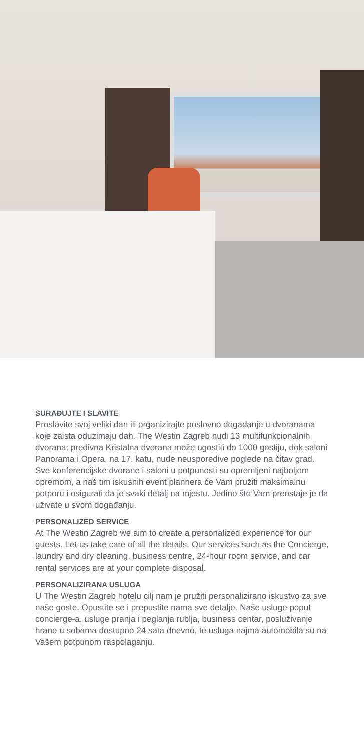SURAĐUJTE I SLAVITE
Proslavite svoj veliki dan ili organizirajte poslovno događanje u dvoranama koje zaista oduzimaju dah. The Westin Zagreb nudi 13 multifunkcionalnih dvorana; predivna Kristalna dvorana može ugostiti do 1000 gostiju, dok saloni Panorama i Opera, na 17. katu, nude neusporedive poglede na čitav grad. Sve konferencijske dvorane i saloni u potpunosti su opremljeni najboljom opremom, a naš tim iskusnih event plannera će Vam pružiti maksimalnu potporu i osigurati da je svaki detalj na mjestu. Jedino što Vam preostaje je da uživate u svom događanju.
PERSONALIZED SERVICE
At The Westin Zagreb we aim to create a personalized experience for our guests. Let us take care of all the details. Our services such as the Concierge, laundry and dry cleaning, business centre, 24-hour room service, and car rental services are at your complete disposal.
PERSONALIZIRANA USLUGA
U The Westin Zagreb hotelu cilj nam je pružiti personalizirano iskustvo za sve naše goste. Opustite se i prepustite nama sve detalje. Naše usluge poput concierge-a, usluge pranja i peglanja rublja, business centar, posluživanje hrane u sobama dostupno 24 sata dnevno, te usluga najma automobila su na Vašem potpunom raspolaganju.